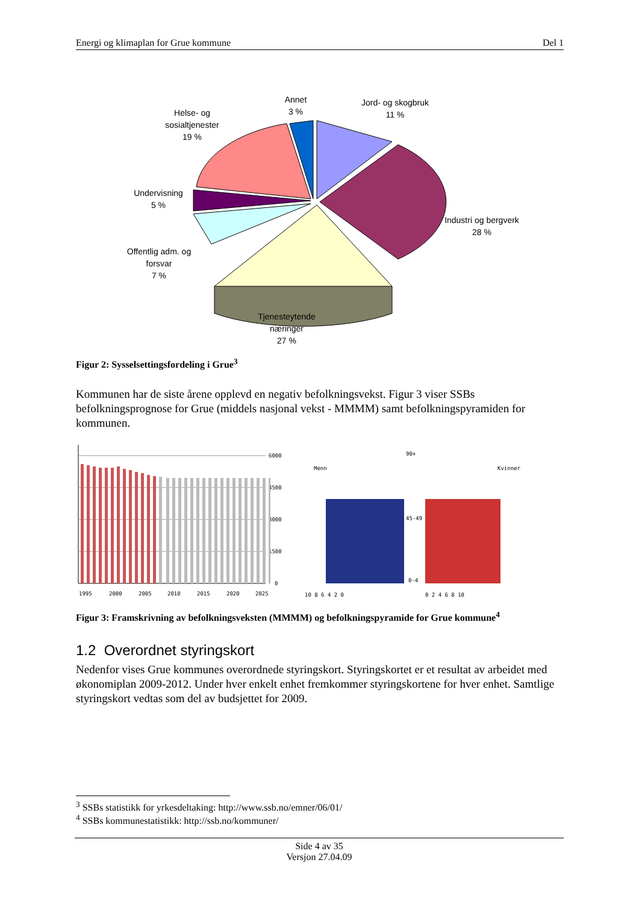Energi og klimaplan for Grue kommune Del 1
Annet
3 %
Jord- og skogbruk
11 %
Helse- og
sosialtjenester
19 %
Undervisning
5 %
Industri og bergverk
28 %
Offentlig adm. og
forsvar
7 %
Tjenesteytende
næringer
27 %
Figur 2: Sysselsettingsfordeling i Grue<sup>3</sup>
Kommunen har de siste årene opplevd en negativ befolkningsvekst. Figur 3 viser SSBs befolkningsprognose for Grue (middels nasjonal vekst - MMMM) samt befolkningspyramiden for kommunen.
6000
4500
3000
1500
0
1995
2000
2005
2010
2015
2020
2025
Menn
Kvinner
90+
45-49
0-4
10 8 6 4 2 0
0 2 4 6 8 10
Figur 3: Framskrivning av befolkningsveksten (MMMM) og befolkningspyramide for Grue kommune<sup>4</sup>
1.2 Overordnet styringskort
Nedenfor vises Grue kommunes overordnede styringskort. Styringskortet er et resultat av arbeidet med økonomiplan 2009-2012. Under hver enkelt enhet fremkommer styringskortene for hver enhet. Samtlige styringskort vedtas som del av budsjettet for 2009.
<sup>3</sup> SSBs statistikk for yrkesdeltaking: http://www.ssb.no/emner/06/01/
<sup>4</sup> SSBs kommunestatistikk: http://ssb.no/kommuner/
Side 4 av 35
Versjon 27.04.09